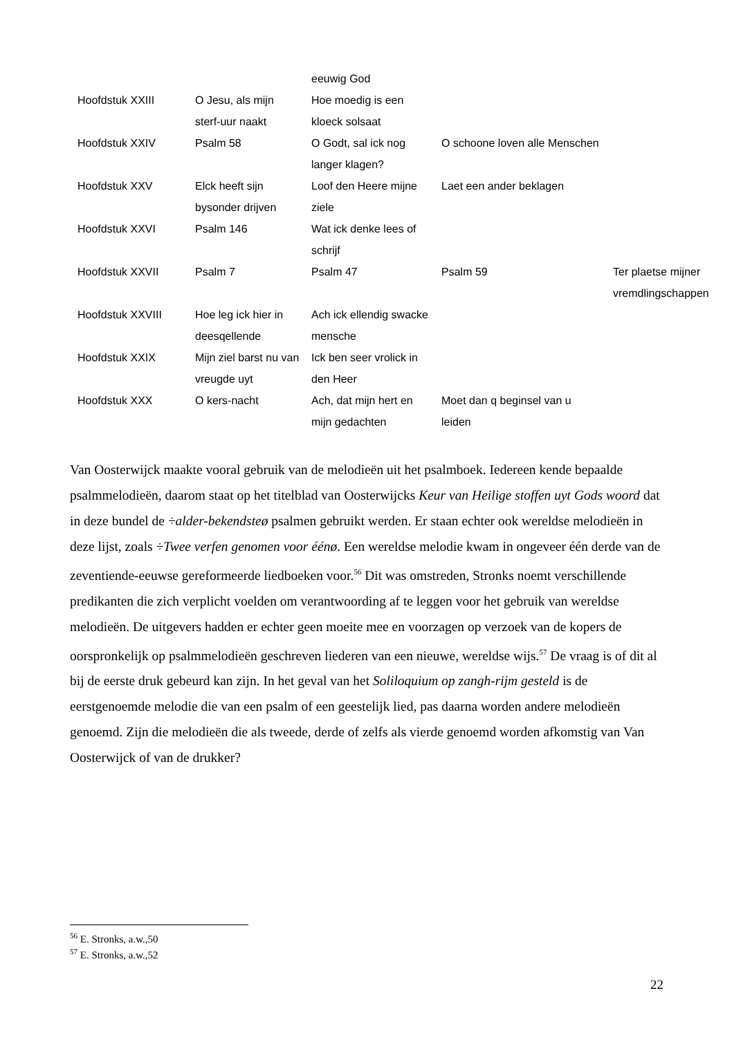| | | eeuwig God | | |
| Hoofdstuk XXIII | O Jesu, als mijn sterf-uur naakt | Hoe moedig is een kloeck solsaat | | |
| Hoofdstuk XXIV | Psalm 58 | O Godt, sal ick nog langer klagen? | O schoone loven alle Menschen | |
| Hoofdstuk XXV | Elck heeft sijn bysonder drijven | Loof den Heere mijne ziele | Laet een ander beklagen | |
| Hoofdstuk XXVI | Psalm 146 | Wat ick denke lees of schrijf | | |
| Hoofdstuk XXVII | Psalm 7 | Psalm 47 | Psalm 59 | Ter plaetse mijner vremdlingschappen |
| Hoofdstuk XXVIII | Hoe leg ick hier in deesqellende | Ach ick ellendig swacke mensche | | |
| Hoofdstuk XXIX | Mijn ziel barst nu van vreugde uyt | Ick ben seer vrolick in den Heer | | |
| Hoofdstuk XXX | O kers-nacht | Ach, dat mijn hert en mijn gedachten | Moet dan q beginsel van u leiden | |
Van Oosterwijck maakte vooral gebruik van de melodieën uit het psalmboek. Iedereen kende bepaalde psalmmelodieën, daarom staat op het titelblad van Oosterwijcks Keur van Heilige stoffen uyt Gods woord dat in deze bundel de ÷alder-bekendsteø psalmen gebruikt werden. Er staan echter ook wereldse melodieën in deze lijst, zoals ÷Twee verfen genomen voor éénø. Een wereldse melodie kwam in ongeveer één derde van de zeventiende-eeuwse gereformeerde liedboeken voor.<sup>56</sup> Dit was omstreden, Stronks noemt verschillende predikanten die zich verplicht voelden om verantwoording af te leggen voor het gebruik van wereldse melodieën. De uitgevers hadden er echter geen moeite mee en voorzagen op verzoek van de kopers de oorspronkelijk op psalmmelodieën geschreven liederen van een nieuwe, wereldse wijs.<sup>57</sup> De vraag is of dit al bij de eerste druk gebeurd kan zijn. In het geval van het Soliloquium op zangh-rijm gesteld is de eerstgenoemde melodie die van een psalm of een geestelijk lied, pas daarna worden andere melodieën genoemd. Zijn die melodieën die als tweede, derde of zelfs als vierde genoemd worden afkomstig van Van Oosterwijck of van de drukker?
<sup>56</sup> E. Stronks, a.w.,50
<sup>57</sup> E. Stronks, a.w.,52
22